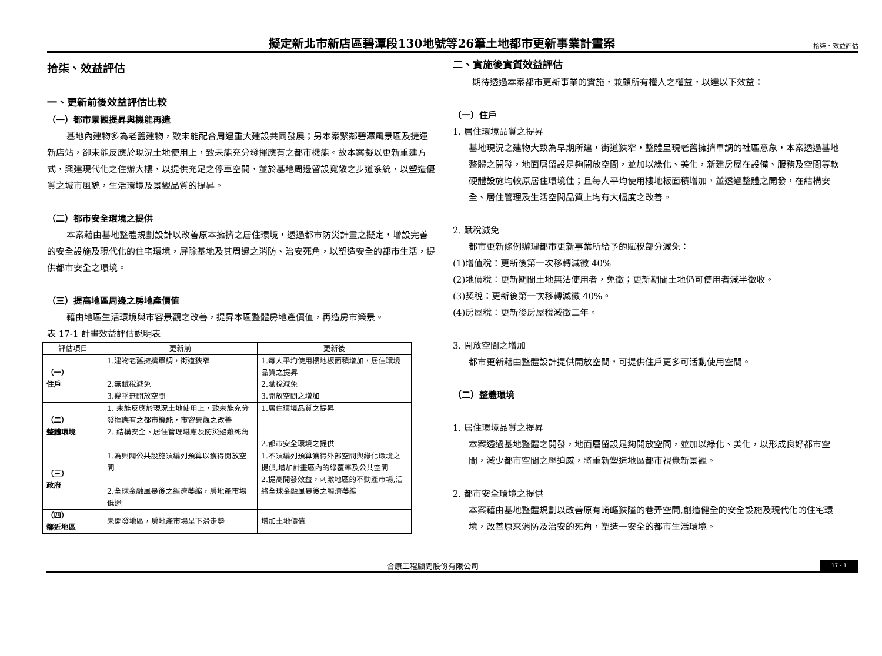擬定新北市新店區碧潭段130地號等26筆土地都市更新事業計畫案
拾柒、效益評估
拾柒、效益評估
一、更新前後效益評估比較
（一）都市景觀提昇與機能再造
基地內建物多為老舊建物，致未能配合周邊重大建設共同發展；另本案緊鄰碧潭風景區及捷運新店站，卻未能反應於現況土地使用上，致未能充分發揮應有之都市機能。故本案擬以更新重建方式，興建現代化之住辦大樓，以提供充足之停車空間，並於基地周邊留設寬敞之步道系統，以塑造優質之城市風貌，生活環境及景觀品質的提昇。
（二）都市安全環境之提供
本案藉由基地整體規劃設計以改善原本擁擠之居住環境，透過都市防災計畫之擬定，增設完善的安全設施及現代化的住宅環境，屏除基地及其周邊之消防、治安死角，以塑造安全的都市生活，提供都市安全之環境。
（三）提高地區周邊之房地產價值
藉由地區生活環境與市容景觀之改善，提昇本區整體房地產價值，再造房市榮景。
表 17-1 計畫效益評估說明表
| 評估項目 | 更新前 | 更新後 |
| --- | --- | --- |
| （一） 住戶 | 1.建物老舊擁擠單調，街道狹窄 2.無賦稅減免 3.幾乎無開放空間 | 1.每人平均使用樓地板面積增加，居住環境品質之提昇 2.賦稅減免 3.開放空間之增加 |
| （二） 整體環境 | 1. 未能反應於現況土地使用上，致未能充分發揮應有之都市機能，市容景觀之改善 2. 結構安全、居住管理堪慮及防災避難死角 | 1.居住環境品質之提昇 2.都市安全環境之提供 |
| （三） 政府 | 1.為興闢公共設施須編列預算以獲得開放空間 2.全球金融風暴後之經濟萎縮，房地產市場低迷 | 1.不須編列預算獲得外部空間與綠化環境之提供,增加計畫區內的綠覆率及公共空間 2.提高開發效益，刺激地區的不動產市場,活絡全球金融風暴後之經濟萎縮 |
| （四） 鄰近地區 | 未開發地區，房地產市場呈下滑走勢 | 增加土地價值 |
二、實施後實質效益評估
期待透過本案都市更新事業的實施，兼顧所有權人之權益，以達以下效益：
（一）住戶
1. 居住環境品質之提昇
基地現況之建物大致為早期所建，街道狹窄，整體呈現老舊擁擠單調的社區意象，本案透過基地整體之開發，地面層留設足夠開放空間，並加以綠化、美化，新建房屋在設備、服務及空間等軟硬體設施均較原居住環境佳；且每人平均使用樓地板面積增加，並透過整體之開發，在結構安全、居住管理及生活空間品質上均有大幅度之改善。
2. 賦稅減免
都市更新條例辦理都市更新事業所給予的賦稅部分減免：
(1)增值稅：更新後第一次移轉減徵 40%
(2)地價稅：更新期間土地無法使用者，免徵；更新期間土地仍可使用者減半徵收。
(3)契稅：更新後第一次移轉減徵 40%。
(4)房屋稅：更新後房屋稅減徵二年。
3. 開放空間之增加
都市更新藉由整體設計提供開放空間，可提供住戶更多可活動使用空間。
（二）整體環境
1. 居住環境品質之提昇
本案透過基地整體之開發，地面層留設足夠開放空間，並加以綠化、美化，以形成良好都市空間，減少都市空間之壓迫感，將重新塑造地區都市視覺新景觀。
2. 都市安全環境之提供
本案藉由基地整體規劃以改善原有崎嶇狹隘的巷弄空間,創造健全的安全設施及現代化的住宅環境，改善原來消防及治安的死角，塑造一安全的都市生活環境。
合康工程顧問股份有限公司
17 - 1